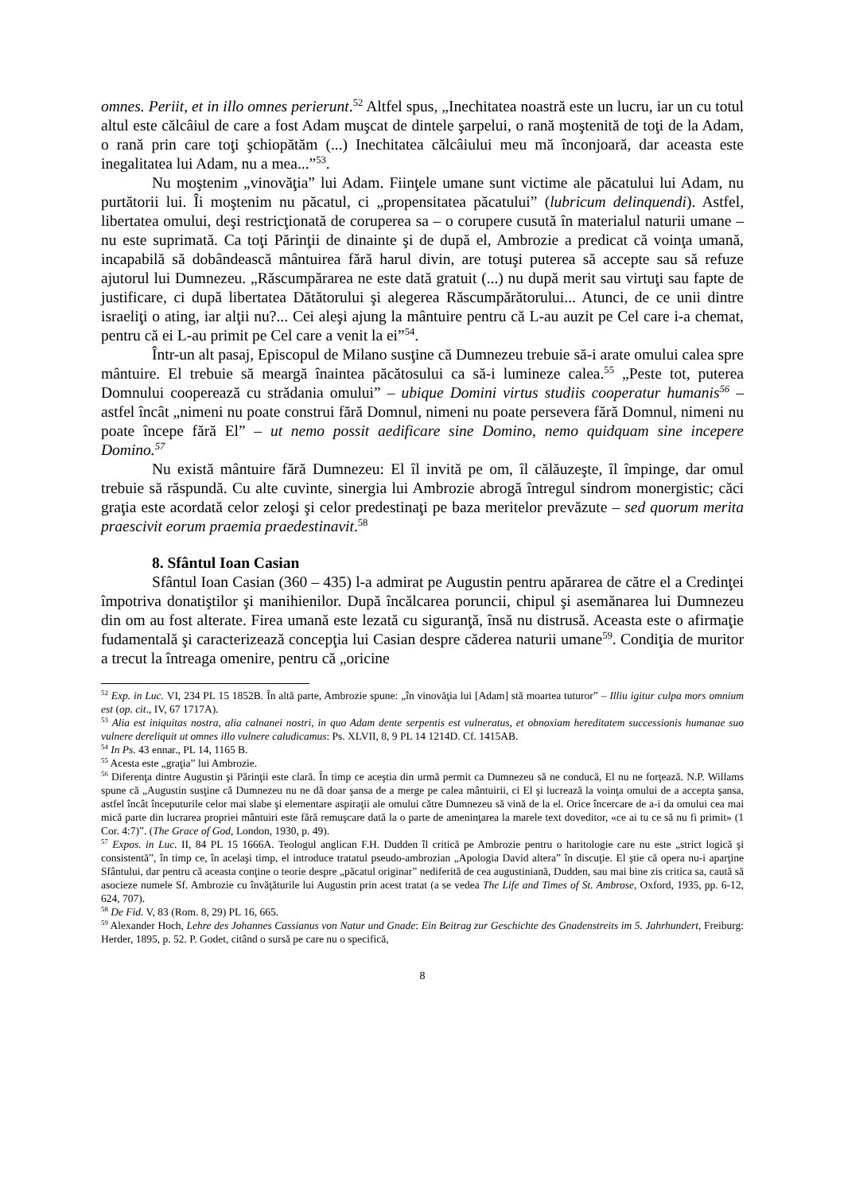omnes. Periit, et in illo omnes perierunt.<sup>52</sup> Altfel spus, „Inechitatea noastră este un lucru, iar un cu totul altul este călcâiul de care a fost Adam muşcat de dintele şarpelui, o rană moştenită de toţi de la Adam, o rană prin care toţi şchiopătăm (...) Inechitatea călcâiului meu mă înconjoară, dar aceasta este inegalitatea lui Adam, nu a mea...”<sup>53</sup>.
Nu moştenim „vinovăţia” lui Adam. Fiinţele umane sunt victime ale păcatului lui Adam, nu purtătorii lui. Îi moştenim nu păcatul, ci „propensitatea păcatului” (lubricum delinquendi). Astfel, libertatea omului, deşi restricţionată de coruperea sa – o corupere cusută în materialul naturii umane – nu este suprimată. Ca toţi Părinţii de dinainte şi de după el, Ambrozie a predicat că voinţa umană, incapabilă să dobândească mântuirea fără harul divin, are totuşi puterea să accepte sau să refuze ajutorul lui Dumnezeu. „Răscumpărarea ne este dată gratuit (...) nu după merit sau virtuţi sau fapte de justificare, ci după libertatea Dătătorului şi alegerea Răscumpărătorului... Atunci, de ce unii dintre israeliţi o ating, iar alţii nu?... Cei aleşi ajung la mântuire pentru că L-au auzit pe Cel care i-a chemat, pentru că ei L-au primit pe Cel care a venit la ei”<sup>54</sup>.
Într-un alt pasaj, Episcopul de Milano susţine că Dumnezeu trebuie să-i arate omului calea spre mântuire. El trebuie să meargă înaintea păcătosului ca să-i lumineze calea.<sup>55</sup> „Peste tot, puterea Domnului cooperează cu strădania omului” – ubique Domini virtus studiis cooperatur humanis<sup>56</sup> – astfel încât „nimeni nu poate construi fără Domnul, nimeni nu poate persevera fără Domnul, nimeni nu poate începe fără El” – ut nemo possit aedificare sine Domino, nemo quidquam sine incepere Domino.<sup>57</sup>
Nu există mântuire fără Dumnezeu: El îl invită pe om, îl călăuzeşte, îl împinge, dar omul trebuie să răspundă. Cu alte cuvinte, sinergia lui Ambrozie abrogă întregul sindrom monergistic; căci graţia este acordată celor zeloşi şi celor predestinaţi pe baza meritelor prevăzute – sed quorum merita praescivit eorum praemia praedestinavit.<sup>58</sup>
8. Sfântul Ioan Casian
Sfântul Ioan Casian (360 – 435) l-a admirat pe Augustin pentru apărarea de către el a Credinţei împotriva donatiştilor şi manihienilor. După încălcarea poruncii, chipul şi asemănarea lui Dumnezeu din om au fost alterate. Firea umană este lezată cu siguranţă, însă nu distrusă. Aceasta este o afirmaţie fudamentală şi caracterizează concepţia lui Casian despre căderea naturii umane<sup>59</sup>. Condiţia de muritor a trecut la întreaga omenire, pentru că „oricine
<sup>52</sup> Exp. in Luc. VI, 234 PL 15 1852B. În altă parte, Ambrozie spune: „în vinovăţia lui [Adam] stă moartea tuturor” – Illiu igitur culpa mors omnium est (op. cit., IV, 67 1717A).
<sup>53</sup> Alia est iniquitas nostra, alia calnanei nostri, in quo Adam dente serpentis est vulneratus, et obnoxiam hereditatem successionis humanae suo vulnere dereliquit ut omnes illo vulnere caludicamus: Ps. XLVII, 8, 9 PL 14 1214D. Cf. 1415AB.
<sup>54</sup> In Ps. 43 ennar., PL 14, 1165 B.
<sup>55</sup> Acesta este „graţia” lui Ambrozie.
<sup>56</sup> Diferenţa dintre Augustin şi Părinţii este clară. În timp ce aceştia din urmă permit ca Dumnezeu să ne conducă, El nu ne forţează. N.P. Willams spune că „Augustin susţine că Dumnezeu nu ne dă doar şansa de a merge pe calea mântuirii, ci El şi lucrează la voinţa omului de a accepta şansa, astfel încât începuturile celor mai slabe şi elementare aspiraţii ale omului către Dumnezeu să vină de la el. Orice încercare de a-i da omului cea mai mică parte din lucrarea propriei mântuiri este fără remuşcare dată la o parte de ameninţarea la marele text doveditor, «ce ai tu ce să nu fi primit» (1 Cor. 4:7)”. (The Grace of God, London, 1930, p. 49).
<sup>57</sup> Expos. in Luc. II, 84 PL 15 1666A. Teologul anglican F.H. Dudden îl critică pe Ambrozie pentru o haritologie care nu este „strict logică şi consistentă”, în timp ce, în acelaşi timp, el introduce tratatul pseudo-ambrozian „Apologia David altera” în discuţie. El ştie că opera nu-i aparţine Sfântului, dar pentru că aceasta conţine o teorie despre „păcatul originar” nediferită de cea augustiniană, Dudden, sau mai bine zis critica sa, caută să asocieze numele Sf. Ambrozie cu învăţăturile lui Augustin prin acest tratat (a se vedea The Life and Times of St. Ambrose, Oxford, 1935, pp. 6-12, 624, 707).
<sup>58</sup> De Fid. V, 83 (Rom. 8, 29) PL 16, 665.
<sup>59</sup> Alexander Hoch, Lehre des Johannes Cassianus von Natur und Gnade: Ein Beitrag zur Geschichte des Gnadenstreits im 5. Jahrhundert, Freiburg: Herder, 1895, p. 52. P. Godet, citând o sursă pe care nu o specifică,
8